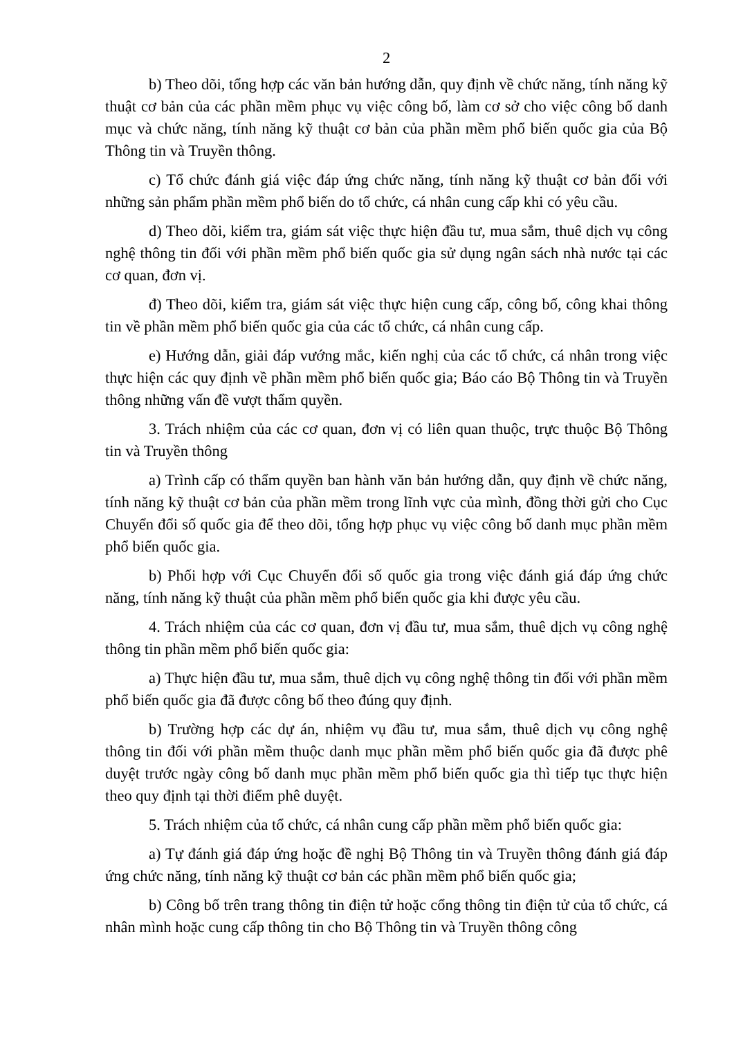2
b) Theo dõi, tổng hợp các văn bản hướng dẫn, quy định về chức năng, tính năng kỹ thuật cơ bản của các phần mềm phục vụ việc công bố, làm cơ sở cho việc công bố danh mục và chức năng, tính năng kỹ thuật cơ bản của phần mềm phổ biến quốc gia của Bộ Thông tin và Truyền thông.
c) Tổ chức đánh giá việc đáp ứng chức năng, tính năng kỹ thuật cơ bản đối với những sản phẩm phần mềm phổ biến do tổ chức, cá nhân cung cấp khi có yêu cầu.
d) Theo dõi, kiểm tra, giám sát việc thực hiện đầu tư, mua sắm, thuê dịch vụ công nghệ thông tin đối với phần mềm phổ biến quốc gia sử dụng ngân sách nhà nước tại các cơ quan, đơn vị.
đ) Theo dõi, kiểm tra, giám sát việc thực hiện cung cấp, công bố, công khai thông tin về phần mềm phổ biến quốc gia của các tổ chức, cá nhân cung cấp.
e) Hướng dẫn, giải đáp vướng mắc, kiến nghị của các tổ chức, cá nhân trong việc thực hiện các quy định về phần mềm phổ biến quốc gia; Báo cáo Bộ Thông tin và Truyền thông những vấn đề vượt thẩm quyền.
3. Trách nhiệm của các cơ quan, đơn vị có liên quan thuộc, trực thuộc Bộ Thông tin và Truyền thông
a) Trình cấp có thẩm quyền ban hành văn bản hướng dẫn, quy định về chức năng, tính năng kỹ thuật cơ bản của phần mềm trong lĩnh vực của mình, đồng thời gửi cho Cục Chuyển đổi số quốc gia để theo dõi, tổng hợp phục vụ việc công bố danh mục phần mềm phổ biến quốc gia.
b) Phối hợp với Cục Chuyển đổi số quốc gia trong việc đánh giá đáp ứng chức năng, tính năng kỹ thuật của phần mềm phổ biến quốc gia khi được yêu cầu.
4. Trách nhiệm của các cơ quan, đơn vị đầu tư, mua sắm, thuê dịch vụ công nghệ thông tin phần mềm phổ biến quốc gia:
a) Thực hiện đầu tư, mua sắm, thuê dịch vụ công nghệ thông tin đối với phần mềm phổ biến quốc gia đã được công bố theo đúng quy định.
b) Trường hợp các dự án, nhiệm vụ đầu tư, mua sắm, thuê dịch vụ công nghệ thông tin đối với phần mềm thuộc danh mục phần mềm phổ biến quốc gia đã được phê duyệt trước ngày công bố danh mục phần mềm phổ biến quốc gia thì tiếp tục thực hiện theo quy định tại thời điểm phê duyệt.
5. Trách nhiệm của tổ chức, cá nhân cung cấp phần mềm phổ biến quốc gia:
a) Tự đánh giá đáp ứng hoặc đề nghị Bộ Thông tin và Truyền thông đánh giá đáp ứng chức năng, tính năng kỹ thuật cơ bản các phần mềm phổ biến quốc gia;
b) Công bố trên trang thông tin điện tử hoặc cổng thông tin điện tử của tổ chức, cá nhân mình hoặc cung cấp thông tin cho Bộ Thông tin và Truyền thông công